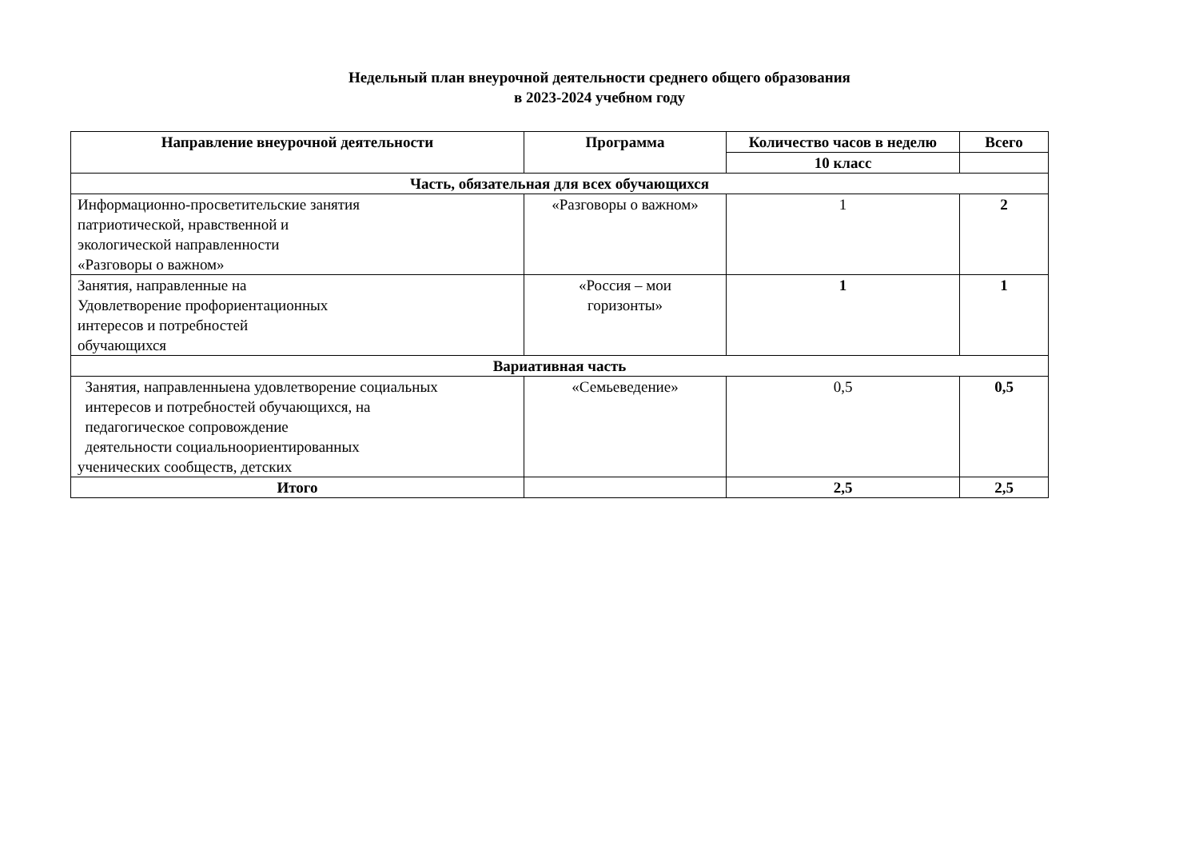Недельный план внеурочной деятельности среднего общего образования
в 2023-2024 учебном году
| Направление внеурочной деятельности | Программа | Количество часов в неделю | Всего |
| --- | --- | --- | --- |
| | | 10 класс | |
| Часть, обязательная для всех обучающихся | | | |
| Информационно-просветительские занятия патриотической, нравственной и экологической направленности «Разговоры о важном» | «Разговоры о важном» | 1 | 2 |
| Занятия, направленные на Удовлетворение профориентационных интересов и потребностей обучающихся | «Россия – мои горизонты» | 1 | 1 |
| Вариативная часть | | | |
| Занятия, направленныена удовлетворение социальных интересов и потребностей обучающихся, на педагогическое сопровождение деятельности социальноориентированных ученических сообществ, детских | «Семьеведение» | 0,5 | 0,5 |
| Итого | | 2,5 | 2,5 |